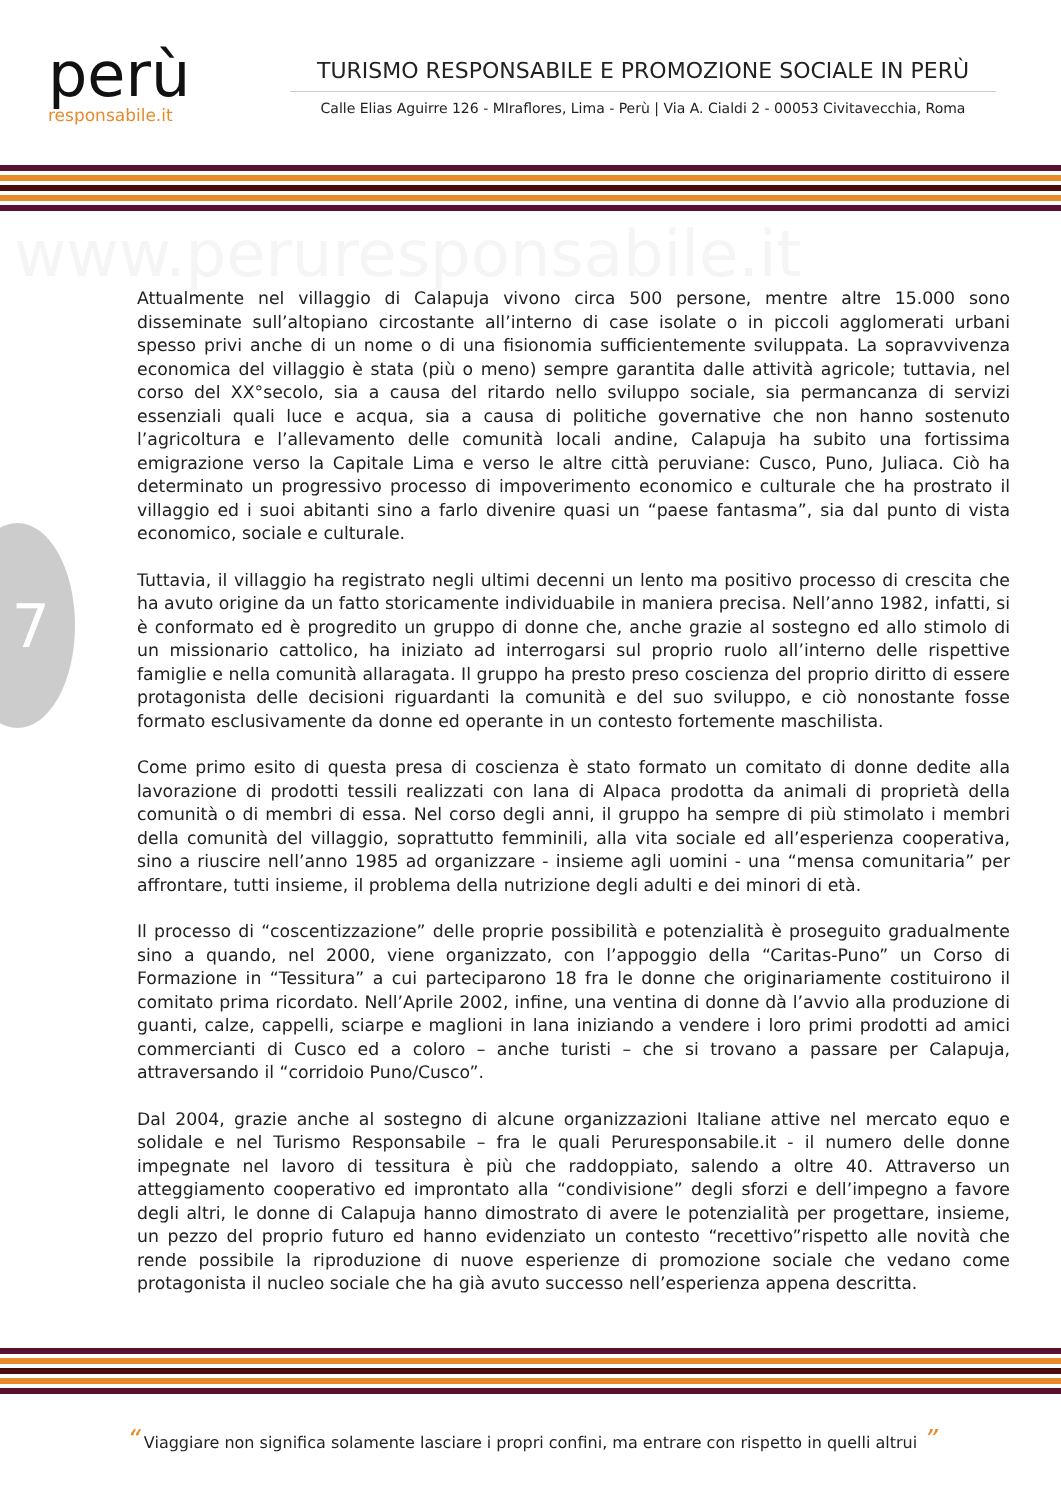perù
responsabile.it
TURISMO RESPONSABILE E PROMOZIONE SOCIALE IN PERÙ
Calle Elias Aguirre 126 - MIraflores, Lima - Perù | Via A. Cialdi 2 - 00053 Civitavecchia, Roma
www.peruresponsabile.it
7
Attualmente nel villaggio di Calapuja vivono circa 500 persone, mentre altre 15.000 sono disseminate sull’altopiano circostante all’interno di case isolate o in piccoli agglomerati urbani spesso privi anche di un nome o di una fisionomia sufficientemente sviluppata. La sopravvivenza economica del villaggio è stata (più o meno) sempre garantita dalle attività agricole; tuttavia, nel corso del XX°secolo, sia a causa del ritardo nello sviluppo sociale, sia permancanza di servizi essenziali quali luce e acqua, sia a causa di politiche governative che non hanno sostenuto l’agricoltura e l’allevamento delle comunità locali andine, Calapuja ha subito una fortissima emigrazione verso la Capitale Lima e verso le altre città peruviane: Cusco, Puno, Juliaca. Ciò ha determinato un progressivo processo di impoverimento economico e culturale che ha prostrato il villaggio ed i suoi abitanti sino a farlo divenire quasi un “paese fantasma”, sia dal punto di vista economico, sociale e culturale.
Tuttavia, il villaggio ha registrato negli ultimi decenni un lento ma positivo processo di crescita che ha avuto origine da un fatto storicamente individuabile in maniera precisa. Nell’anno 1982, infatti, si è conformato ed è progredito un gruppo di donne che, anche grazie al sostegno ed allo stimolo di un missionario cattolico, ha iniziato ad interrogarsi sul proprio ruolo all’interno delle rispettive famiglie e nella comunità allaragata. Il gruppo ha presto preso coscienza del proprio diritto di essere protagonista delle decisioni riguardanti la comunità e del suo sviluppo, e ciò nonostante fosse formato esclusivamente da donne ed operante in un contesto fortemente maschilista.
Come primo esito di questa presa di coscienza è stato formato un comitato di donne dedite alla lavorazione di prodotti tessili realizzati con lana di Alpaca prodotta da animali di proprietà della comunità o di membri di essa. Nel corso degli anni, il gruppo ha sempre di più stimolato i membri della comunità del villaggio, soprattutto femminili, alla vita sociale ed all’esperienza cooperativa, sino a riuscire nell’anno 1985 ad organizzare - insieme agli uomini - una “mensa comunitaria” per affrontare, tutti insieme, il problema della nutrizione degli adulti e dei minori di età.
Il processo di “coscentizzazione” delle proprie possibilità e potenzialità è proseguito gradualmente sino a quando, nel 2000, viene organizzato, con l’appoggio della “Caritas-Puno” un Corso di Formazione in “Tessitura” a cui parteciparono 18 fra le donne che originariamente costituirono il comitato prima ricordato. Nell’Aprile 2002, infine, una ventina di donne dà l’avvio alla produzione di guanti, calze, cappelli, sciarpe e maglioni in lana iniziando a vendere i loro primi prodotti ad amici commercianti di Cusco ed a coloro – anche turisti – che si trovano a passare per Calapuja, attraversando il “corridoio Puno/Cusco”.
Dal 2004, grazie anche al sostegno di alcune organizzazioni Italiane attive nel mercato equo e solidale e nel Turismo Responsabile – fra le quali Peruresponsabile.it - il numero delle donne impegnate nel lavoro di tessitura è più che raddoppiato, salendo a oltre 40. Attraverso un atteggiamento cooperativo ed improntato alla “condivisione” degli sforzi e dell’impegno a favore degli altri, le donne di Calapuja hanno dimostrato di avere le potenzialità per progettare, insieme, un pezzo del proprio futuro ed hanno evidenziato un contesto “recettivo”rispetto alle novità che rende possibile la riproduzione di nuove esperienze di promozione sociale che vedano come protagonista il nucleo sociale che ha già avuto successo nell’esperienza appena descritta.
“ Viaggiare non significa solamente lasciare i propri confini, ma entrare con rispetto in quelli altrui ”